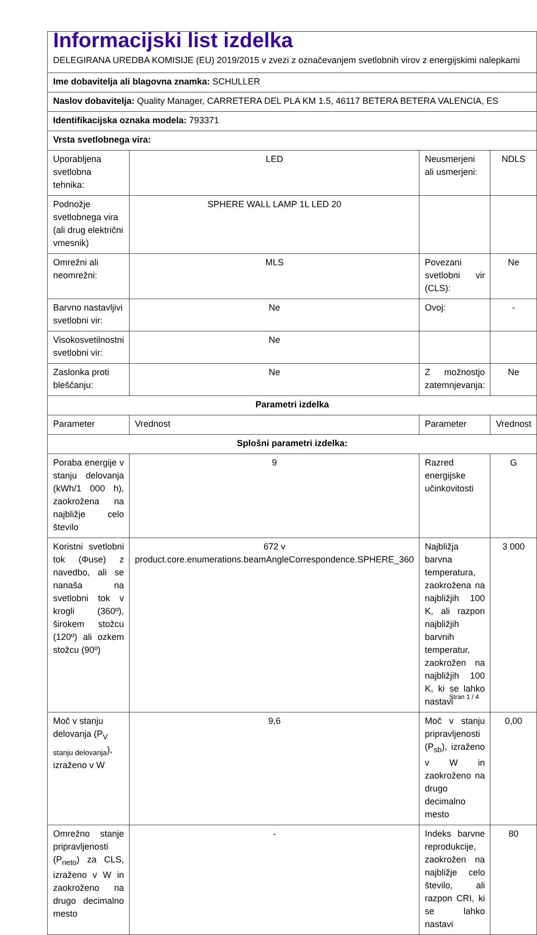| Informacijski list izdelka DELEGIRANA UREDBA KOMISIJE (EU) 2019/2015 v zvezi z označevanjem svetlobnih virov z energijskimi nalepkami | | | |
| Ime dobavitelja ali blagovna znamka: SCHULLER | | | |
| Naslov dobavitelja: Quality Manager, CARRETERA DEL PLA KM 1.5, 46117 BETERA BETERA VALENCIA, ES | | | |
| Identifikacijska oznaka modela: 793371 | | | |
| Vrsta svetlobnega vira: | | | |
| Uporabljena svetlobna tehnika: | LED | Neusmerjeni ali usmerjeni: | NDLS |
| Podnožje svetlobnega vira (ali drug električni vmesnik) | SPHERE WALL LAMP 1L LED 20 | | |
| Omrežni ali neomrežni: | MLS | Povezani svetlobni vir (CLS): | Ne |
| Barvno nastavljivi svetlobni vir: | Ne | Ovoj: | - |
| Visokosvetilnostni svetlobni vir: | Ne | | |
| Zaslonka proti bleščanju: | Ne | Z možnostjo zatemnjevanja: | Ne |
| Parametri izdelka | | | |
| Parameter | Vrednost | Parameter | Vrednost |
| Splošni parametri izdelka: | | | |
| Poraba energije v stanju delovanja (kWh/1 000 h), zaokrožena na najbližje celo število | 9 | Razred energijske učinkovitosti | G |
| Koristni svetlobni tok (Φuse) z navedbo, ali se nanaša na svetlobni tok v krogli (360º), širokem stožcu (120º) ali ozkem stožcu (90º) | 672 v product.core.enumerations.beamAngleCorrespondence.SPHERE_360 | Najbližja barvna temperatura, zaokrožena na najbližjih 100 K, ali razpon najbližjih barvnih temperatur, zaokrožen na najbližjih 100 K, ki se lahko nastavi | 3 000 |
| Moč v stanju delovanja (P<sub>V stanju delovanja</sub>), izraženo v W | 9,6 | Moč v stanju pripravljenosti (P<sub>sb</sub>), izraženo v W in zaokroženo na drugo decimalno mesto | 0,00 |
| Omrežno stanje pripravljenosti (P<sub>neto</sub>) za CLS, izraženo v W in zaokroženo na drugo decimalno mesto | - | Indeks barvne reprodukcije, zaokrožen na najbližje celo število, ali razpon CRI, ki se lahko nastavi | 80 |
Stran 1 / 4